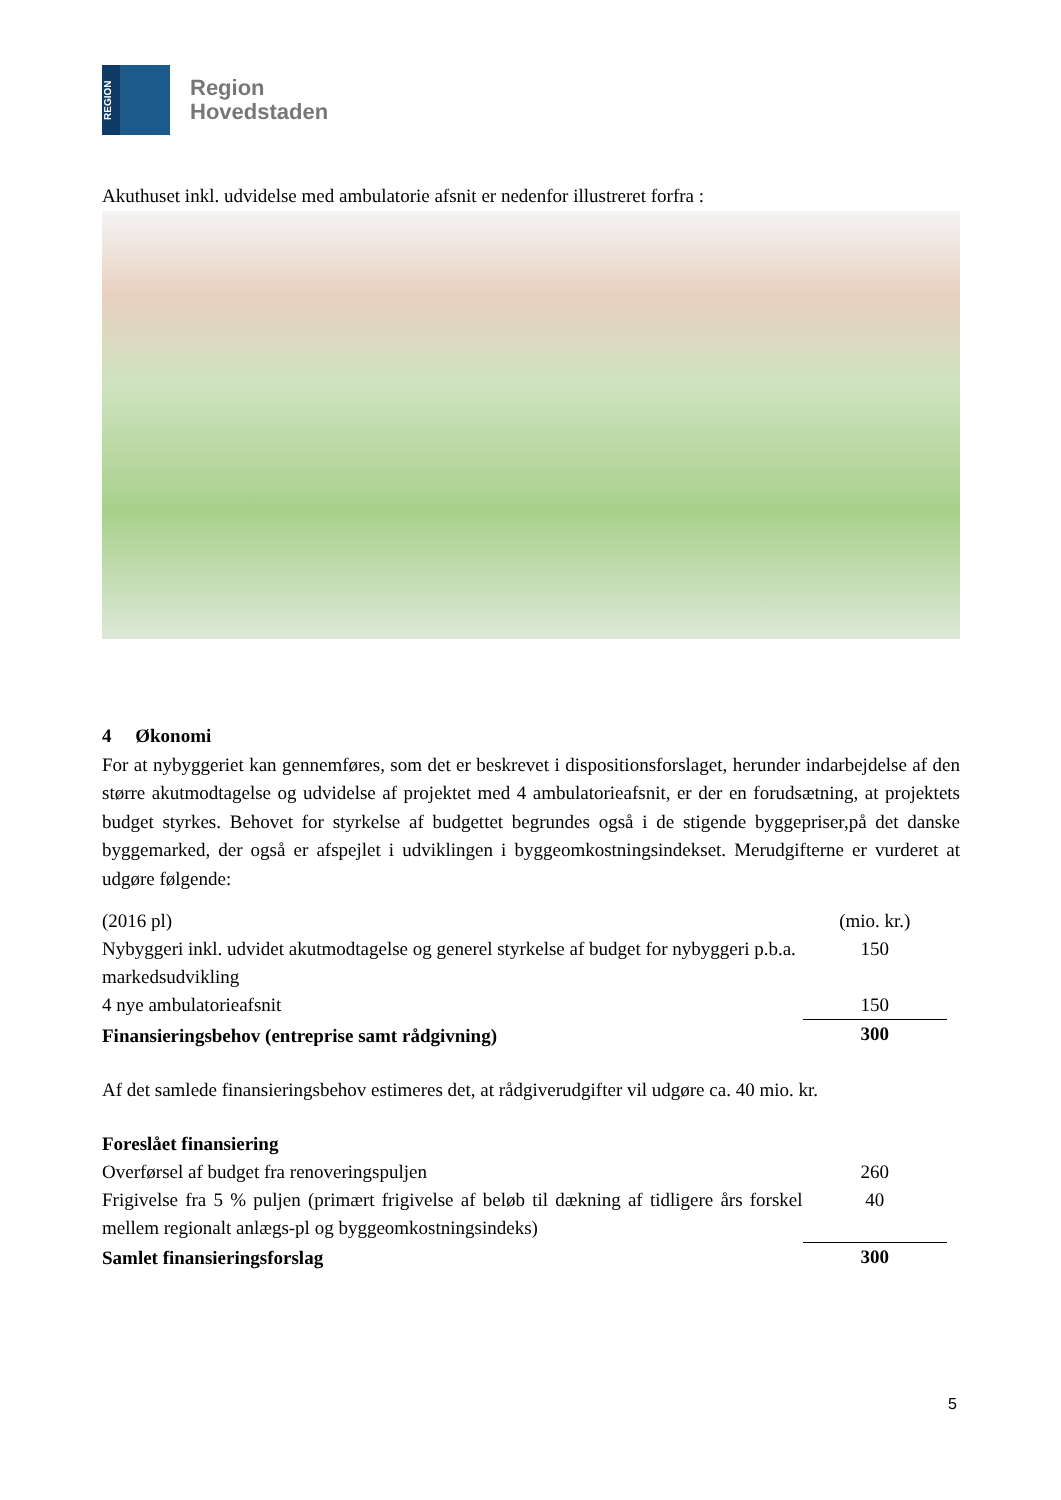REGION
Region
Hovedstaden
Akuthuset inkl. udvidelse med ambulatorie afsnit er nedenfor illustreret forfra :
4 Økonomi
For at nybyggeriet kan gennemføres, som det er beskrevet i dispositionsforslaget, herunder indarbejdelse af den større akutmodtagelse og udvidelse af projektet med 4 ambulatorieafsnit, er der en forudsætning, at projektets budget styrkes. Behovet for styrkelse af budgettet begrundes også i de stigende byggepriser,på det danske byggemarked, der også er afspejlet i udviklingen i byggeomkostningsindekset. Merudgifterne er vurderet at udgøre følgende:
| (2016 pl) | (mio. kr.) |
| Nybyggeri inkl. udvidet akutmodtagelse og generel styrkelse af budget for nybyggeri p.b.a. markedsudvikling | 150 |
| 4 nye ambulatorieafsnit | 150 |
| Finansieringsbehov (entreprise samt rådgivning) | 300 |
Af det samlede finansieringsbehov estimeres det, at rådgiverudgifter vil udgøre ca. 40 mio. kr.
| Foreslået finansiering | |
| Overførsel af budget fra renoveringspuljen | 260 |
| Frigivelse fra 5 % puljen (primært frigivelse af beløb til dækning af tidligere års forskel mellem regionalt anlægs-pl og byggeomkostningsindeks) | 40 |
| Samlet finansieringsforslag | 300 |
5